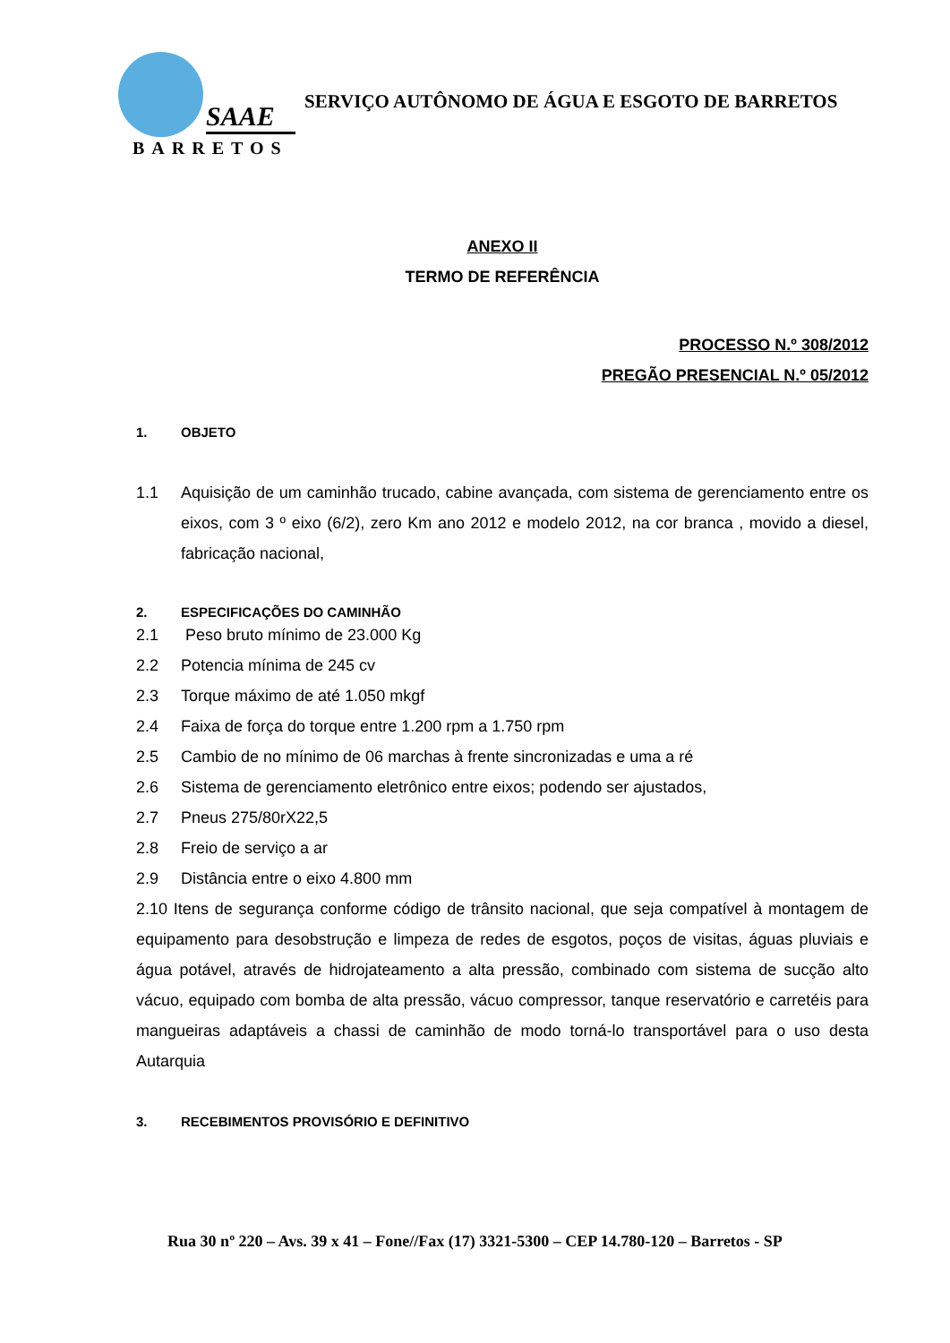SAAE
BARRETOS
SERVIÇO AUTÔNOMO DE ÁGUA E ESGOTO DE BARRETOS
ANEXO II
TERMO DE REFERÊNCIA
PROCESSO N.º 308/2012
PREGÃO PRESENCIAL N.º 05/2012
1. OBJETO
1.1 Aquisição de um caminhão trucado, cabine avançada, com sistema de gerenciamento entre os eixos, com 3 º eixo (6/2), zero Km ano 2012 e modelo 2012, na cor branca , movido a diesel, fabricação nacional,
2. ESPECIFICAÇÕES DO CAMINHÃO
2.1 Peso bruto mínimo de 23.000 Kg
2.2 Potencia mínima de 245 cv
2.3 Torque máximo de até 1.050 mkgf
2.4 Faixa de força do torque entre 1.200 rpm a 1.750 rpm
2.5 Cambio de no mínimo de 06 marchas à frente sincronizadas e uma a ré
2.6 Sistema de gerenciamento eletrônico entre eixos; podendo ser ajustados,
2.7 Pneus 275/80rX22,5
2.8 Freio de serviço a ar
2.9 Distância entre o eixo 4.800 mm
2.10 Itens de segurança conforme código de trânsito nacional, que seja compatível à montagem de equipamento para desobstrução e limpeza de redes de esgotos, poços de visitas, águas pluviais e água potável, através de hidrojateamento a alta pressão, combinado com sistema de sucção alto vácuo, equipado com bomba de alta pressão, vácuo compressor, tanque reservatório e carretéis para mangueiras adaptáveis a chassi de caminhão de modo torná-lo transportável para o uso desta Autarquia
3. RECEBIMENTOS PROVISÓRIO E DEFINITIVO
Rua 30 nº 220 – Avs. 39 x 41 – Fone//Fax (17) 3321-5300 – CEP 14.780-120 – Barretos - SP